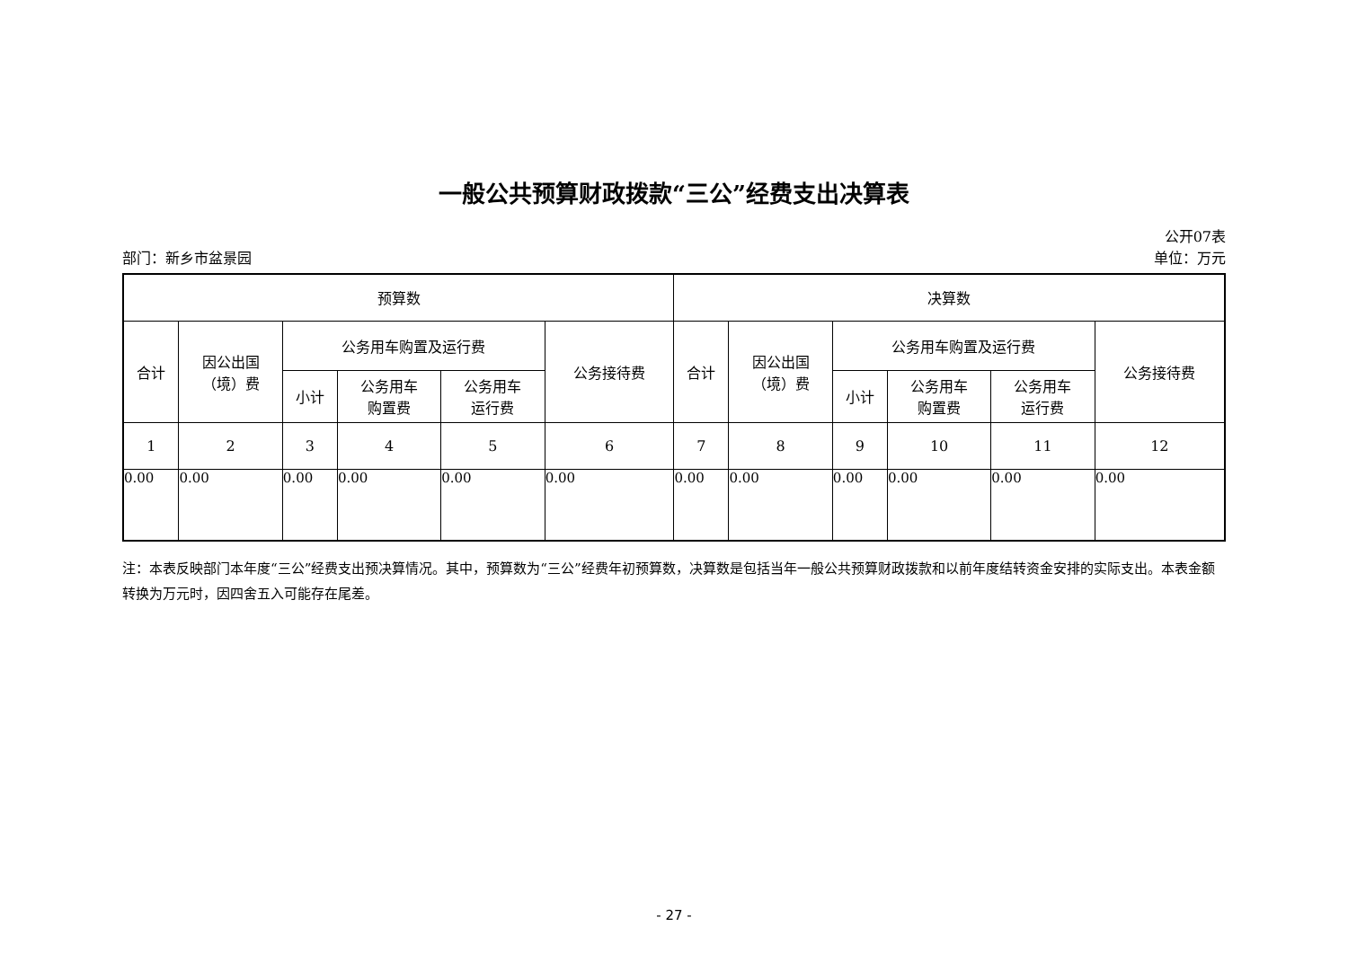一般公共预算财政拨款“三公”经费支出决算表
公开07表
部门：新乡市盆景园 单位：万元
| 预算数 | | | | | | 决算数 | | | | | |
| --- | --- | --- | --- | --- | --- | --- | --- | --- | --- | --- | --- |
| 合计 | 因公出国 （境）费 | 公务用车购置及运行费 | | | 公务接待费 | 合计 | 因公出国 （境）费 | 公务用车购置及运行费 | | | 公务接待费 |
| | | 小计 | 公务用车 购置费 | 公务用车 运行费 | | | | 小计 | 公务用车 购置费 | 公务用车 运行费 | |
| 1 | 2 | 3 | 4 | 5 | 6 | 7 | 8 | 9 | 10 | 11 | 12 |
| 0.00 | 0.00 | 0.00 | 0.00 | 0.00 | 0.00 | 0.00 | 0.00 | 0.00 | 0.00 | 0.00 | 0.00 |
注：本表反映部门本年度“三公”经费支出预决算情况。其中，预算数为“三公”经费年初预算数，决算数是包括当年一般公共预算财政拨款和以前年度结转资金安排的实际支出。本表金额转换为万元时，因四舍五入可能存在尾差。
- 27 -